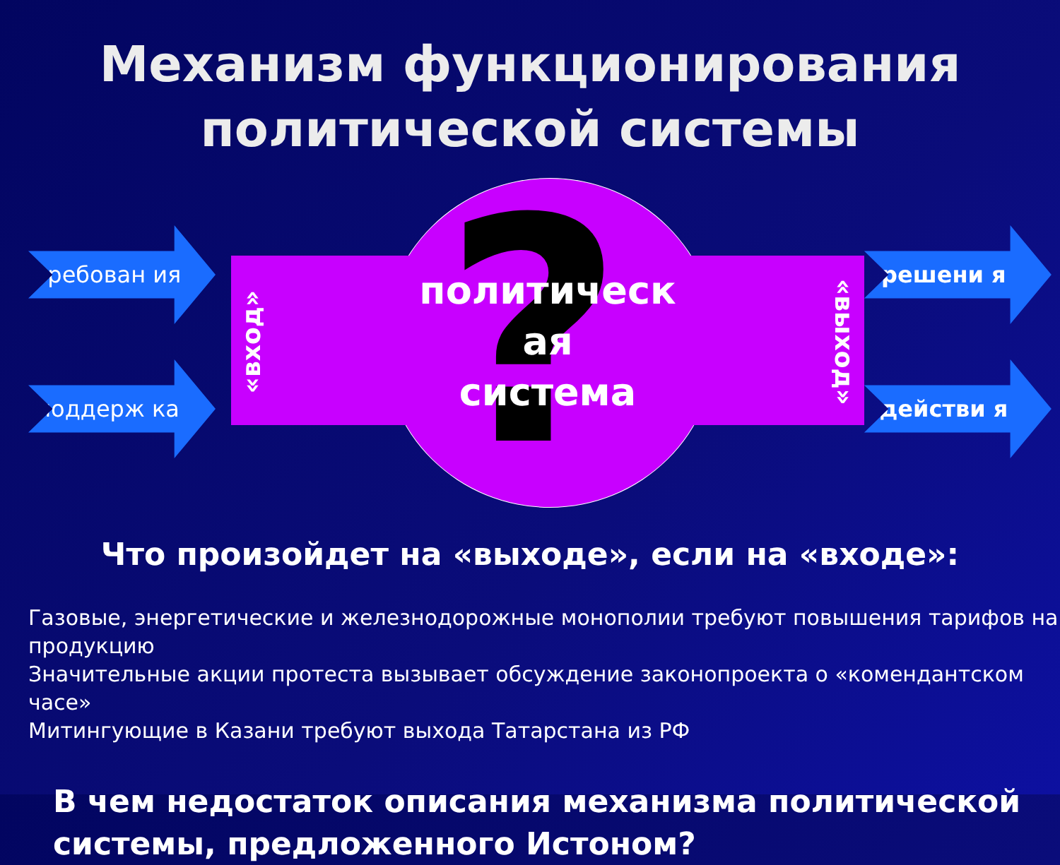Механизм функционирования
политической системы
требован ия
поддерж ка
«вход»
политическ
ая
система
«выход»
решени я
действи я
Что произойдет на «выходе», если на «входе»:
Газовые, энергетические и железнодорожные монополии требуют повышения тарифов на продукцию
Значительные акции протеста вызывает обсуждение законопроекта о «комендантском часе»
Митингующие в Казани требуют выхода Татарстана из РФ
В чем недостаток описания механизма политической системы, предложенного Истоном?